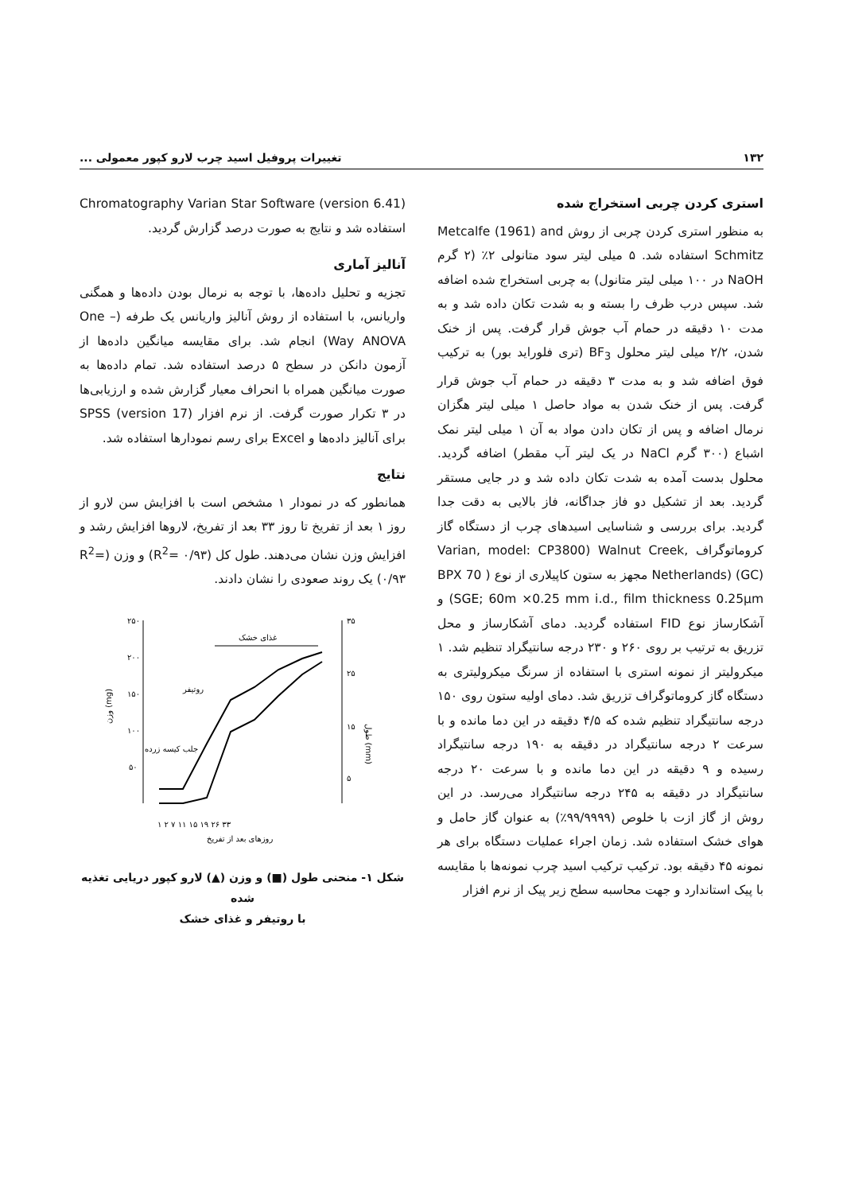۱۳۲ تغییرات پروفیل اسید چرب لارو کپور معمولی ...
استری کردن چربی استخراج شده
به منظور استری کردن چربی از روش Metcalfe (1961) and Schmitz استفاده شد. ۵ میلی لیتر سود متانولی ۲٪ (۲ گرم NaOH در ۱۰۰ میلی لیتر متانول) به چربی استخراج شده اضافه شد. سپس درب ظرف را بسته و به شدت تکان داده شد و به مدت ۱۰ دقیقه در حمام آب جوش قرار گرفت. پس از خنک شدن، ۲/۲ میلی لیتر محلول BF<sub>3</sub> (تری فلوراید بور) به ترکیب فوق اضافه شد و به مدت ۳ دقیقه در حمام آب جوش قرار گرفت. پس از خنک شدن به مواد حاصل ۱ میلی لیتر هگزان نرمال اضافه و پس از تکان دادن مواد به آن ۱ میلی لیتر نمک اشباع (۳۰۰ گرم NaCl در یک لیتر آب مقطر) اضافه گردید. محلول بدست آمده به شدت تکان داده شد و در جایی مستقر گردید. بعد از تشکیل دو فاز جداگانه، فاز بالایی به دقت جدا گردید. برای بررسی و شناسایی اسیدهای چرب از دستگاه گاز کروماتوگراف Varian, model: CP3800) Walnut Creek, Netherlands) (GC) مجهز به ستون کاپیلاری از نوع ( BPX 70 SGE; 60m ×0.25 mm i.d., film thickness 0.25μm) و آشکارساز نوع FID استفاده گردید. دمای آشکارساز و محل تزریق به ترتیب بر روی ۲۶۰ و ۲۳۰ درجه سانتیگراد تنظیم شد. ۱ میکرولیتر از نمونه استری با استفاده از سرنگ میکرولیتری به دستگاه گاز کروماتوگراف تزریق شد. دمای اولیه ستون روی ۱۵۰ درجه سانتیگراد تنظیم شده که ۴/۵ دقیقه در این دما مانده و با سرعت ۲ درجه سانتیگراد در دقیقه به ۱۹۰ درجه سانتیگراد رسیده و ۹ دقیقه در این دما مانده و با سرعت ۲۰ درجه سانتیگراد در دقیقه به ۲۴۵ درجه سانتیگراد می‌رسد. در این روش از گاز ازت با خلوص (۹۹/۹۹۹۹٪) به عنوان گاز حامل و هوای خشک استفاده شد. زمان اجراء عملیات دستگاه برای هر نمونه ۴۵ دقیقه بود. ترکیب ترکیب اسید چرب نمونه‌ها با مقایسه با پیک استاندارد و جهت محاسبه سطح زیر پیک از نرم افزار
Chromatography Varian Star Software (version 6.41) استفاده شد و نتایج به صورت درصد گزارش گردید.
آنالیز آماری
تجزیه و تحلیل داده‌ها، با توجه به نرمال بودن داده‌ها و همگنی واریانس، با استفاده از روش آنالیز واریانس یک طرفه (One – Way ANOVA) انجام شد. برای مقایسه میانگین داده‌ها از آزمون دانکن در سطح ۵ درصد استفاده شد. تمام داده‌ها به صورت میانگین همراه با انحراف معیار گزارش شده و ارزیابی‌ها در ۳ تکرار صورت گرفت. از نرم افزار SPSS (version 17) برای آنالیز داده‌ها و Excel برای رسم نمودارها استفاده شد.
نتایج
همانطور که در نمودار ۱ مشخص است با افزایش سن لارو از روز ۱ بعد از تفریخ تا روز ۳۳ بعد از تفریخ، لاروها افزایش رشد و افزایش وزن نشان می‌دهند. طول کل (R<sup>2</sup>= ۰/۹۳) و وزن (R<sup>2</sup>= ۰/۹۳) یک روند صعودی را نشان دادند.
۲۵۰
۲۰۰
۱۵۰
۱۰۰
۵۰
۳۵
۲۵
۱۵
۵
غذای خشک
روتیفر
جلب کیسه زرده
۱ ۲ ۷ ۱۱ ۱۵ ۱۹ ۲۶ ۳۳
روزهای بعد از تفریخ
وزن (mg)
طول (mm)
شکل ۱- منحنی طول (■) و وزن (▲) لارو کپور دریایی تغذیه شده
با روتیفر و غذای خشک